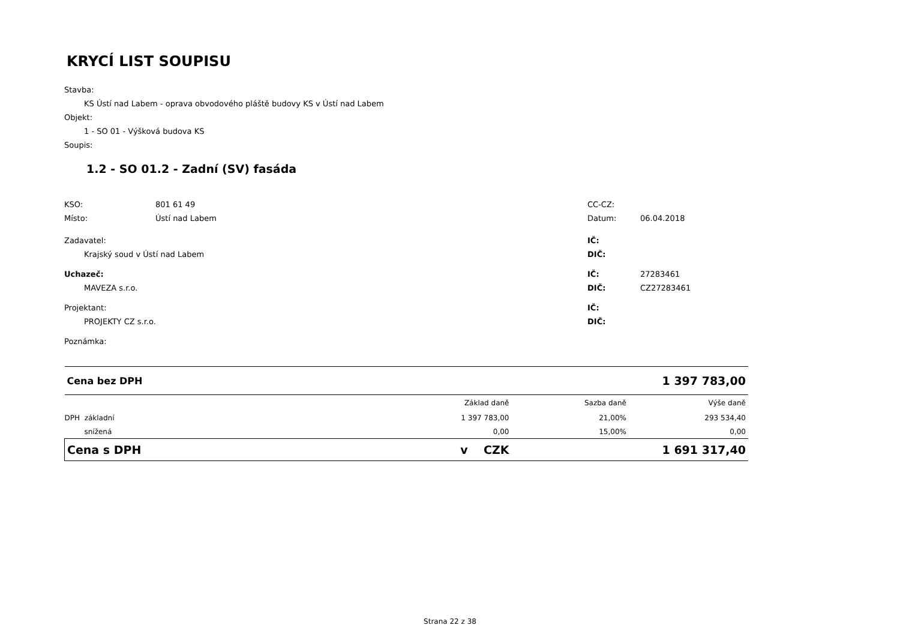KRYCÍ LIST SOUPISU
Stavba:
KS Ústí nad Labem - oprava obvodového pláště budovy KS v Ústí nad Labem
Objekt:
1 - SO 01 - Výšková budova KS
Soupis:
1.2 - SO 01.2 - Zadní (SV) fasáda
| KSO: | 801 61 49 | CC-CZ: | |
| Místo: | Ústí nad Labem | Datum: | 06.04.2018 |
| Zadavatel: | | IČ: | |
| Krajský soud v Ústí nad Labem | | DIČ: | |
| Uchazeč: | | IČ: | 27283461 |
| MAVEZA s.r.o. | | DIČ: | CZ27283461 |
| Projektant: | | IČ: | |
| PROJEKTY CZ s.r.o. | | DIČ: | |
| Poznámka: | | | |
| Cena bez DPH | 1 397 783,00 | | |
| | Základ daně | Sazba daně | Výše daně |
| DPH základní | 1 397 783,00 | 21,00% | 293 534,40 |
| snížená | 0,00 | 15,00% | 0,00 |
| Cena s DPH | v CZK | 1 691 317,40 | |
Strana 22 z 38